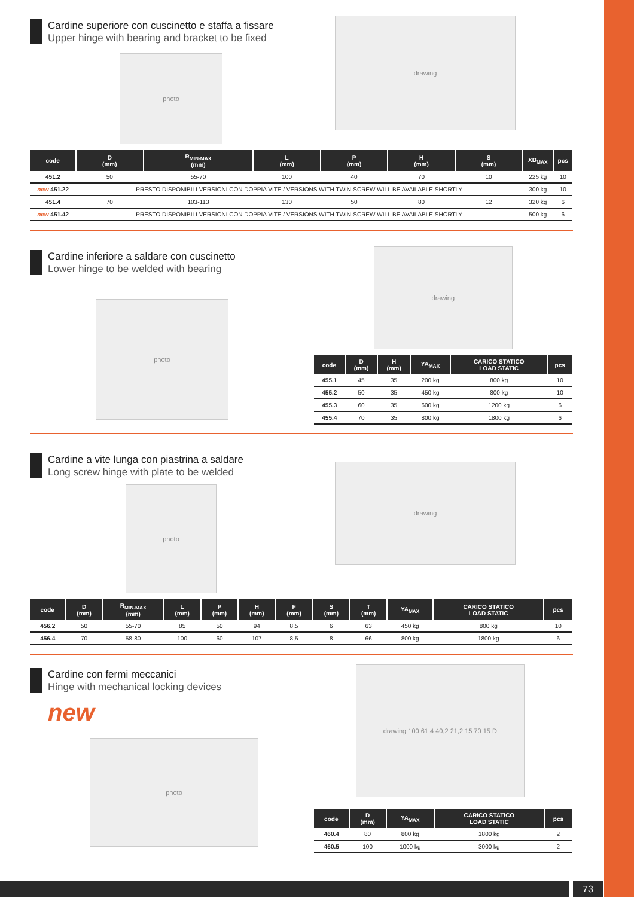Cardine superiore con cuscinetto e staffa a fissare
Upper hinge with bearing and bracket to be fixed
photo
drawing
| code | D (mm) | R<sub>MIN-MAX</sub> (mm) | L (mm) | P (mm) | H (mm) | S (mm) | XB<sub>MAX</sub> | pcs |
| --- | --- | --- | --- | --- | --- | --- | --- | --- |
| 451.2 | 50 | 55-70 | 100 | 40 | 70 | 10 | 225 kg | 10 |
| new 451.22 | PRESTO DISPONIBILI VERSIONI CON DOPPIA VITE / VERSIONS WITH TWIN-SCREW WILL BE AVAILABLE SHORTLY | | | | | | 300 kg | 10 |
| 451.4 | 70 | 103-113 | 130 | 50 | 80 | 12 | 320 kg | 6 |
| new 451.42 | PRESTO DISPONIBILI VERSIONI CON DOPPIA VITE / VERSIONS WITH TWIN-SCREW WILL BE AVAILABLE SHORTLY | | | | | | 500 kg | 6 |
Cardine inferiore a saldare con cuscinetto
Lower hinge to be welded with bearing
photo
drawing
| code | D (mm) | H (mm) | YA<sub>MAX</sub> | CARICO STATICO LOAD STATIC | pcs |
| --- | --- | --- | --- | --- | --- |
| 455.1 | 45 | 35 | 200 kg | 800 kg | 10 |
| 455.2 | 50 | 35 | 450 kg | 800 kg | 10 |
| 455.3 | 60 | 35 | 600 kg | 1200 kg | 6 |
| 455.4 | 70 | 35 | 800 kg | 1800 kg | 6 |
Cardine a vite lunga con piastrina a saldare
Long screw hinge with plate to be welded
photo
drawing
| code | D (mm) | R<sub>MIN-MAX</sub> (mm) | L (mm) | P (mm) | H (mm) | F (mm) | S (mm) | T (mm) | YA<sub>MAX</sub> | CARICO STATICO LOAD STATIC | pcs |
| --- | --- | --- | --- | --- | --- | --- | --- | --- | --- | --- | --- |
| 456.2 | 50 | 55-70 | 85 | 50 | 94 | 8,5 | 6 | 63 | 450 kg | 800 kg | 10 |
| 456.4 | 70 | 58-80 | 100 | 60 | 107 | 8,5 | 8 | 66 | 800 kg | 1800 kg | 6 |
Cardine con fermi meccanici
Hinge with mechanical locking devices
new
photo
drawing 100 61,4 40,2 21,2 15 70 15 D
| code | D (mm) | YA<sub>MAX</sub> | CARICO STATICO LOAD STATIC | pcs |
| --- | --- | --- | --- | --- |
| 460.4 | 80 | 800 kg | 1800 kg | 2 |
| 460.5 | 100 | 1000 kg | 3000 kg | 2 |
73